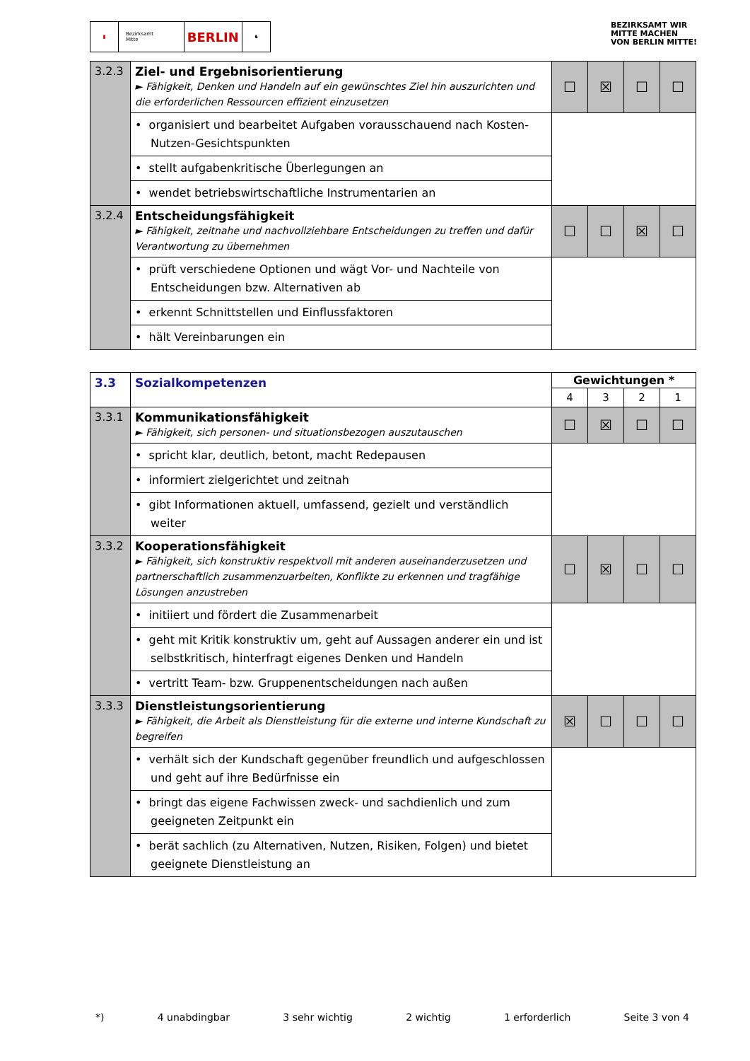▮ Bezirksamt
Mitte
BERLIN
♞
BEZIRKSAMT WIR
MITTE MACHEN
VON BERLIN MITTE!
| 3.2.3 | Ziel- und Ergebnisorientierung ► Fähigkeit, Denken und Handeln auf ein gewünschtes Ziel hin auszurichten und die erforderlichen Ressourcen effizient einzusetzen | ☐ | ☒ | ☐ | ☐ |
| | • organisiert und bearbeitet Aufgaben vorausschauend nach Kosten-Nutzen-Gesichtspunkten | | | | |
| | • stellt aufgabenkritische Überlegungen an | | | | |
| | • wendet betriebswirtschaftliche Instrumentarien an | | | | |
| 3.2.4 | Entscheidungsfähigkeit ► Fähigkeit, zeitnahe und nachvollziehbare Entscheidungen zu treffen und dafür Verantwortung zu übernehmen | ☐ | ☐ | ☒ | ☐ |
| | • prüft verschiedene Optionen und wägt Vor- und Nachteile von Entscheidungen bzw. Alternativen ab | | | | |
| | • erkennt Schnittstellen und Einflussfaktoren | | | | |
| | • hält Vereinbarungen ein | | | | |
| 3.3 | Sozialkompetenzen | Gewichtungen * | | | |
| | | 4 | 3 | 2 | 1 |
| 3.3.1 | Kommunikationsfähigkeit ► Fähigkeit, sich personen- und situationsbezogen auszutauschen | ☐ | ☒ | ☐ | ☐ |
| | • spricht klar, deutlich, betont, macht Redepausen | | | | |
| | • informiert zielgerichtet und zeitnah | | | | |
| | • gibt Informationen aktuell, umfassend, gezielt und verständlich weiter | | | | |
| 3.3.2 | Kooperationsfähigkeit ► Fähigkeit, sich konstruktiv respektvoll mit anderen auseinanderzusetzen und partnerschaftlich zusammenzuarbeiten, Konflikte zu erkennen und tragfähige Lösungen anzustreben | ☐ | ☒ | ☐ | ☐ |
| | • initiiert und fördert die Zusammenarbeit | | | | |
| | • geht mit Kritik konstruktiv um, geht auf Aussagen anderer ein und ist selbstkritisch, hinterfragt eigenes Denken und Handeln | | | | |
| | • vertritt Team- bzw. Gruppenentscheidungen nach außen | | | | |
| 3.3.3 | Dienstleistungsorientierung ► Fähigkeit, die Arbeit als Dienstleistung für die externe und interne Kundschaft zu begreifen | ☒ | ☐ | ☐ | ☐ |
| | • verhält sich der Kundschaft gegenüber freundlich und aufgeschlossen und geht auf ihre Bedürfnisse ein | | | | |
| | • bringt das eigene Fachwissen zweck- und sachdienlich und zum geeigneten Zeitpunkt ein | | | | |
| | • berät sachlich (zu Alternativen, Nutzen, Risiken, Folgen) und bietet geeignete Dienstleistung an | | | | |
*) 4 unabdingbar 3 sehr wichtig 2 wichtig 1 erforderlich Seite 3 von 4